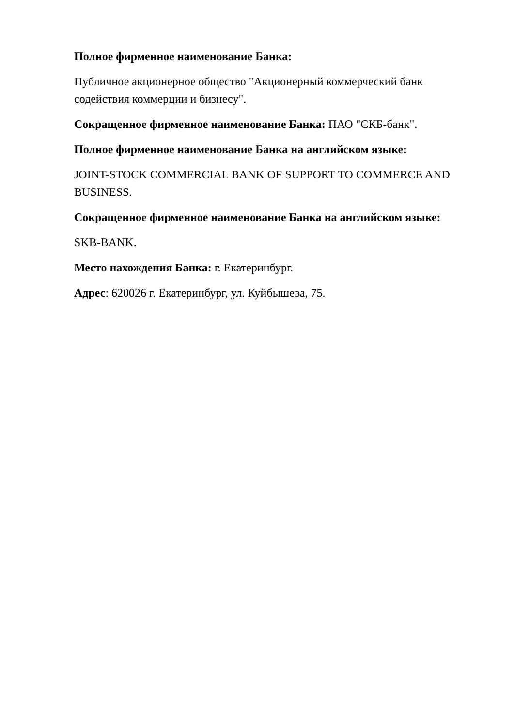Полное фирменное наименование Банка:
Публичное акционерное общество "Акционерный коммерческий банк содействия коммерции и бизнесу".
Сокращенное фирменное наименование Банка: ПАО "СКБ-банк".
Полное фирменное наименование Банка на английском языке:
JOINT-STOCK COMMERCIAL BANK OF SUPPORT TO COMMERCE AND BUSINESS.
Сокращенное фирменное наименование Банка на английском языке:
SKB-BANK.
Место нахождения Банка: г. Екатеринбург.
Адрес: 620026 г. Екатеринбург, ул. Куйбышева, 75.